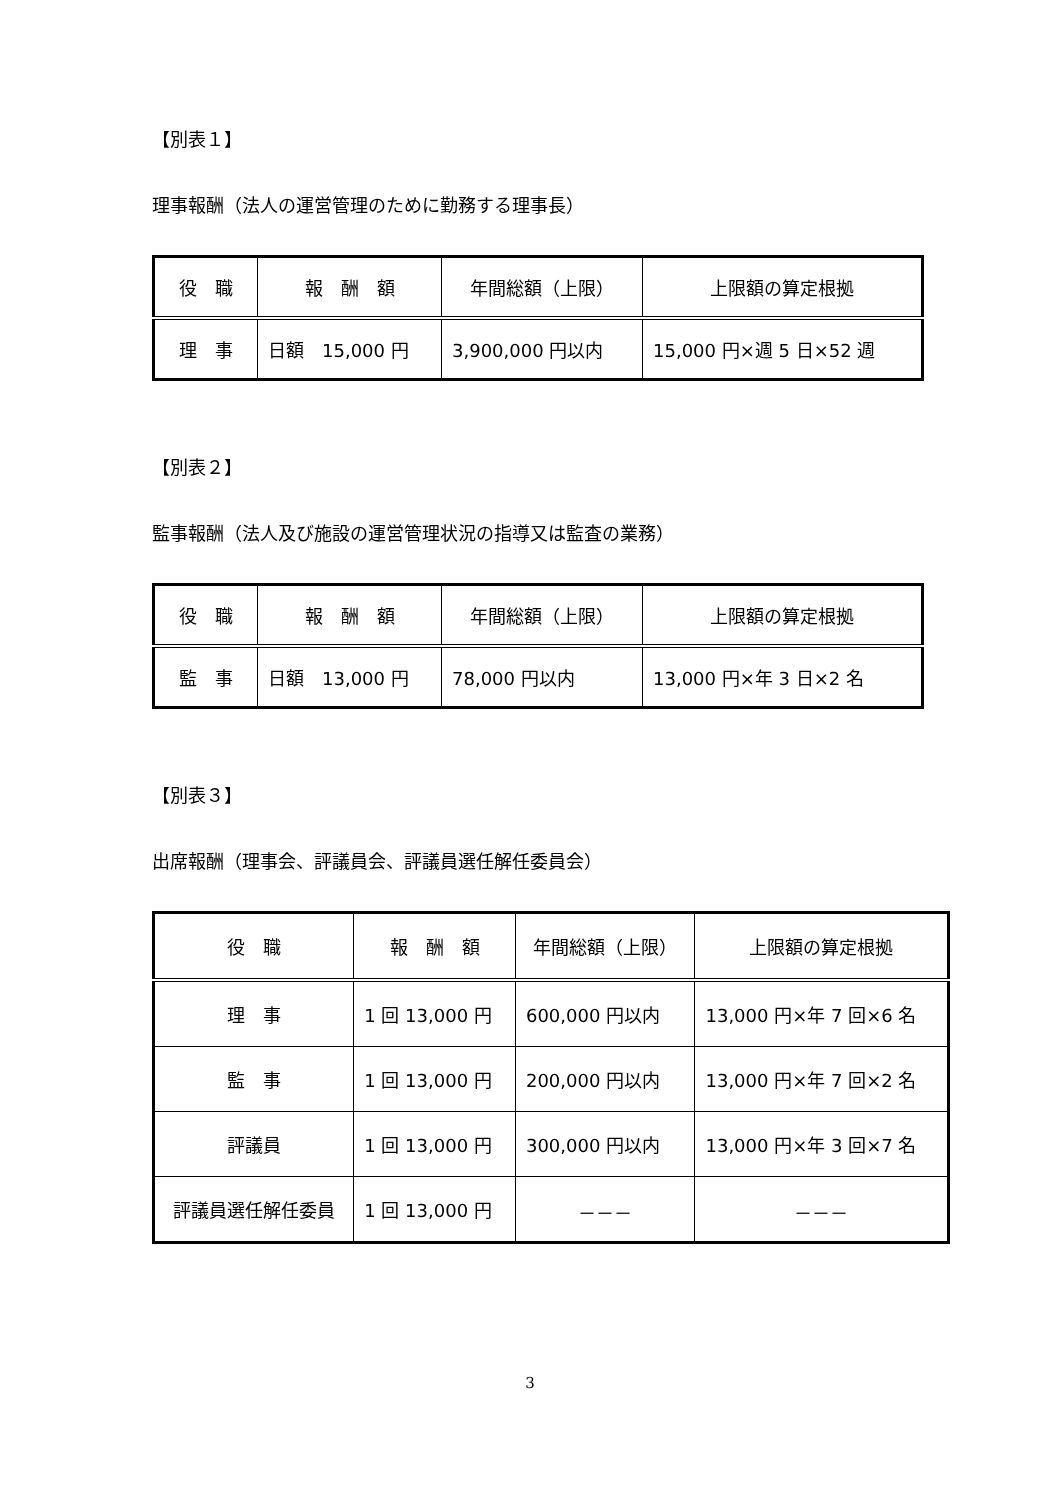【別表１】
理事報酬（法人の運営管理のために勤務する理事長）
| 役 職 | 報 酬 額 | 年間総額（上限） | 上限額の算定根拠 |
| --- | --- | --- | --- |
| 理 事 | 日額 15,000 円 | 3,900,000 円以内 | 15,000 円×週 5 日×52 週 |
【別表２】
監事報酬（法人及び施設の運営管理状況の指導又は監査の業務）
| 役 職 | 報 酬 額 | 年間総額（上限） | 上限額の算定根拠 |
| --- | --- | --- | --- |
| 監 事 | 日額 13,000 円 | 78,000 円以内 | 13,000 円×年 3 日×2 名 |
【別表３】
出席報酬（理事会、評議員会、評議員選任解任委員会）
| 役 職 | 報 酬 額 | 年間総額（上限） | 上限額の算定根拠 |
| --- | --- | --- | --- |
| 理 事 | 1 回 13,000 円 | 600,000 円以内 | 13,000 円×年 7 回×6 名 |
| 監 事 | 1 回 13,000 円 | 200,000 円以内 | 13,000 円×年 7 回×2 名 |
| 評議員 | 1 回 13,000 円 | 300,000 円以内 | 13,000 円×年 3 回×7 名 |
| 評議員選任解任委員 | 1 回 13,000 円 | －－－ | －－－ |
3